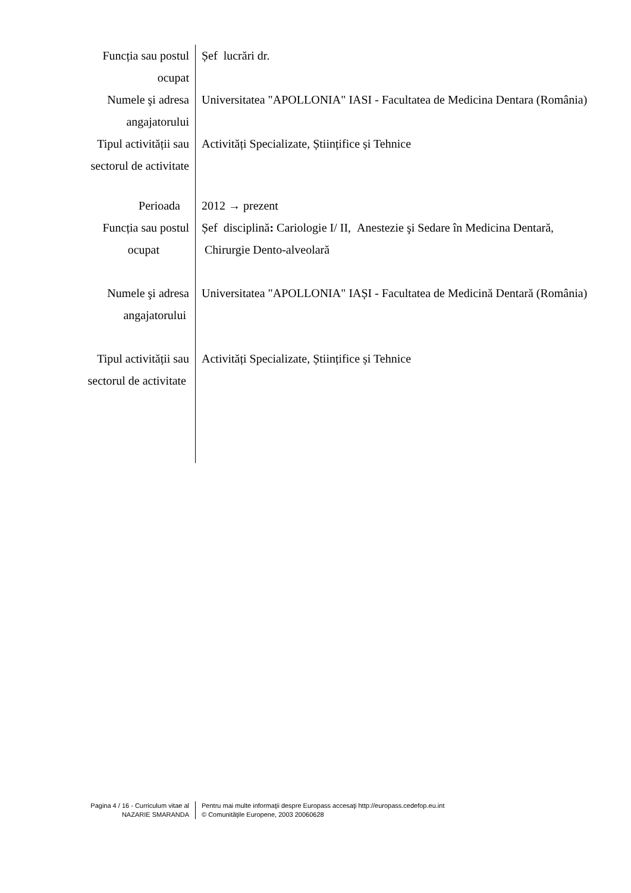Funcția sau postul
ocupat
Șef lucrări dr.
Numele şi adresa
angajatorului
Universitatea "APOLLONIA" IASI - Facultatea de Medicina Dentara (România)
Tipul activității sau
sectorul de activitate
Activități Specializate, Științifice și Tehnice
Perioada 2012 → prezent
Funcția sau postul
ocupat
Șef disciplină: Cariologie I/ II, Anestezie şi Sedare în Medicina Dentară,
Chirurgie Dento-alveolară
Numele şi adresa
angajatorului
Universitatea "APOLLONIA" IAȘI - Facultatea de Medicină Dentară (România)
Tipul activității sau
sectorul de activitate
Activități Specializate, Științifice și Tehnice
Pagina 4 / 16 - Curriculum vitae al
NAZARIE SMARANDA
Pentru mai multe informaţii despre Europass accesaţi http://europass.cedefop.eu.int
© Comunităţile Europene, 2003 20060628